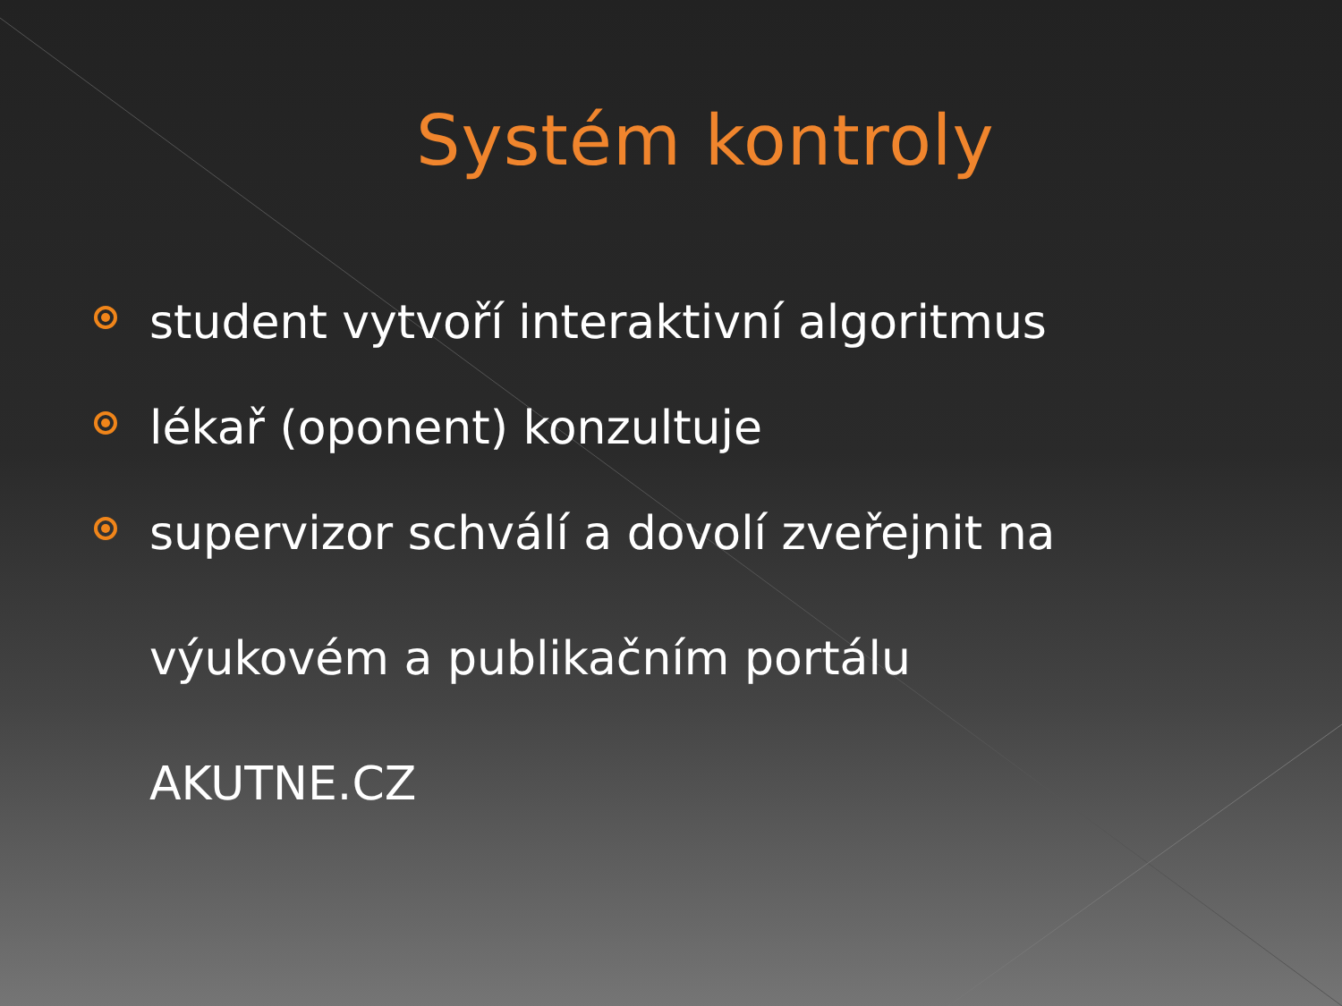Systém kontroly
student vytvoří interaktivní algoritmus
lékař (oponent) konzultuje
supervizor schválí a dovolí zveřejnit na
výukovém a publikačním portálu
AKUTNE.CZ